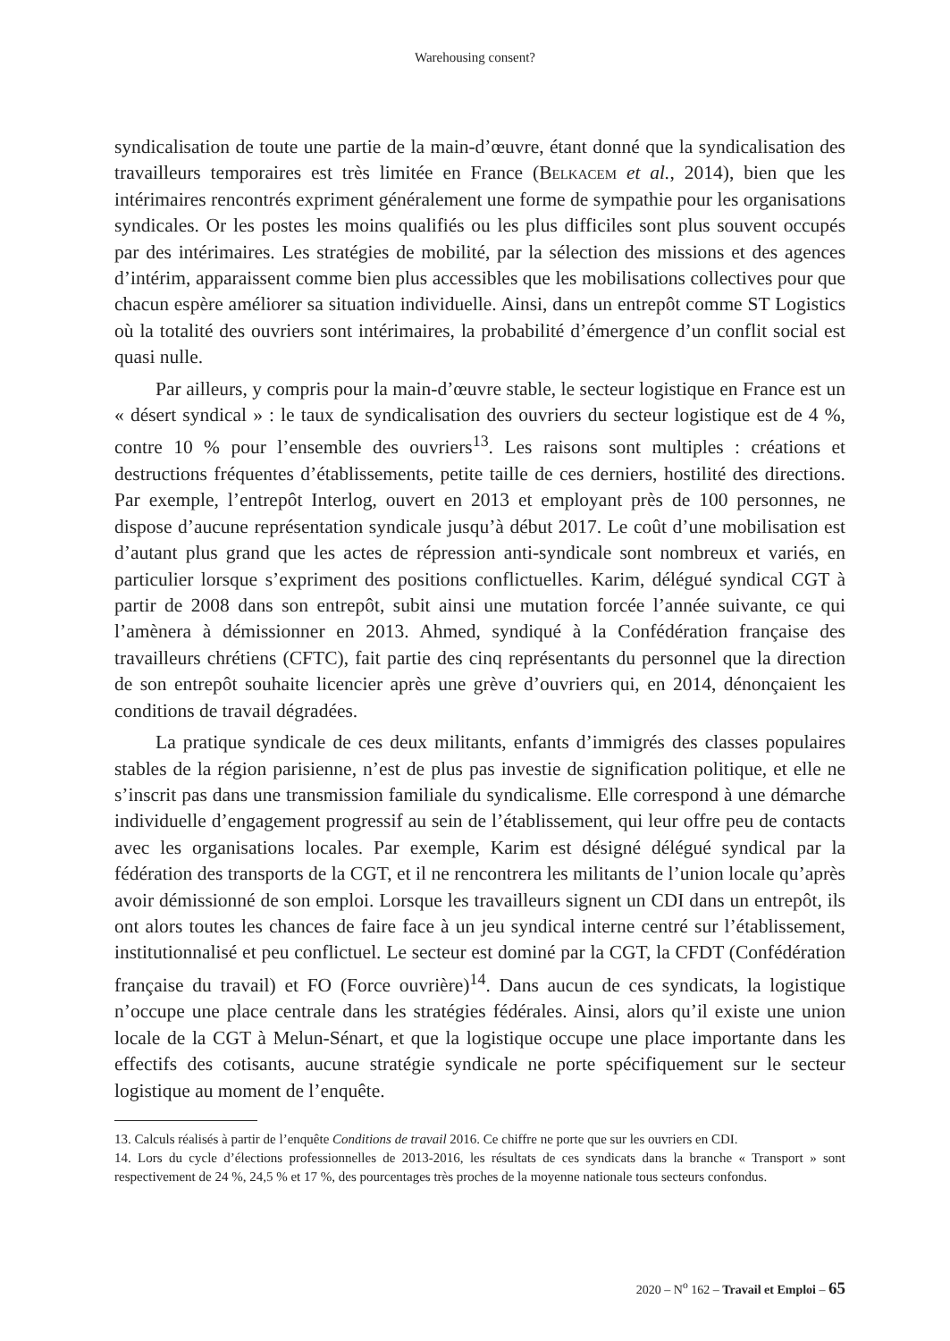Warehousing consent?
syndicalisation de toute une partie de la main-d’œuvre, étant donné que la syndicalisation des travailleurs temporaires est très limitée en France (Belkacem et al., 2014), bien que les intérimaires rencontrés expriment généralement une forme de sympathie pour les organisations syndicales. Or les postes les moins qualifiés ou les plus difficiles sont plus souvent occupés par des intérimaires. Les stratégies de mobilité, par la sélection des missions et des agences d’intérim, apparaissent comme bien plus accessibles que les mobilisations collectives pour que chacun espère améliorer sa situation individuelle. Ainsi, dans un entrepôt comme ST Logistics où la totalité des ouvriers sont intérimaires, la probabilité d’émergence d’un conflit social est quasi nulle.
Par ailleurs, y compris pour la main-d’œuvre stable, le secteur logistique en France est un « désert syndical » : le taux de syndicalisation des ouvriers du secteur logistique est de 4 %, contre 10 % pour l’ensemble des ouvriers<sup>13</sup>. Les raisons sont multiples : créations et destructions fréquentes d’établissements, petite taille de ces derniers, hostilité des directions. Par exemple, l’entrepôt Interlog, ouvert en 2013 et employant près de 100 personnes, ne dispose d’aucune représentation syndicale jusqu’à début 2017. Le coût d’une mobilisation est d’autant plus grand que les actes de répression anti-syndicale sont nombreux et variés, en particulier lorsque s’expriment des positions conflictuelles. Karim, délégué syndical CGT à partir de 2008 dans son entrepôt, subit ainsi une mutation forcée l’année suivante, ce qui l’amènera à démissionner en 2013. Ahmed, syndiqué à la Confédération française des travailleurs chrétiens (CFTC), fait partie des cinq représentants du personnel que la direction de son entrepôt souhaite licencier après une grève d’ouvriers qui, en 2014, dénonçaient les conditions de travail dégradées.
La pratique syndicale de ces deux militants, enfants d’immigrés des classes populaires stables de la région parisienne, n’est de plus pas investie de signification politique, et elle ne s’inscrit pas dans une transmission familiale du syndicalisme. Elle correspond à une démarche individuelle d’engagement progressif au sein de l’établissement, qui leur offre peu de contacts avec les organisations locales. Par exemple, Karim est désigné délégué syndical par la fédération des transports de la CGT, et il ne rencontrera les militants de l’union locale qu’après avoir démissionné de son emploi. Lorsque les travailleurs signent un CDI dans un entrepôt, ils ont alors toutes les chances de faire face à un jeu syndical interne centré sur l’établissement, institutionnalisé et peu conflictuel. Le secteur est dominé par la CGT, la CFDT (Confédération française du travail) et FO (Force ouvrière)<sup>14</sup>. Dans aucun de ces syndicats, la logistique n’occupe une place centrale dans les stratégies fédérales. Ainsi, alors qu’il existe une union locale de la CGT à Melun-Sénart, et que la logistique occupe une place importante dans les effectifs des cotisants, aucune stratégie syndicale ne porte spécifiquement sur le secteur logistique au moment de l’enquête.
13. Calculs réalisés à partir de l’enquête Conditions de travail 2016. Ce chiffre ne porte que sur les ouvriers en CDI.
14. Lors du cycle d’élections professionnelles de 2013-2016, les résultats de ces syndicats dans la branche « Transport » sont respectivement de 24 %, 24,5 % et 17 %, des pourcentages très proches de la moyenne nationale tous secteurs confondus.
2020 – N<sup>o</sup> 162 – Travail et Emploi – 65